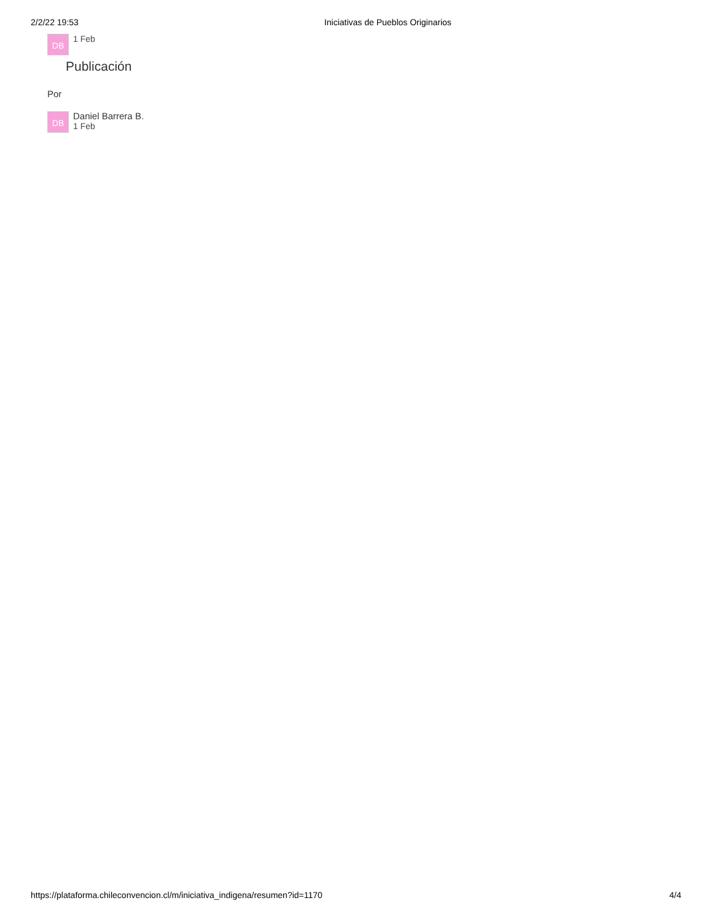2/2/22 19:53 Iniciativas de Pueblos Originarios
DB
1 Feb
Publicación
Por
DB
Daniel Barrera B.
1 Feb
https://plataforma.chileconvencion.cl/m/iniciativa_indigena/resumen?id=1170 4/4